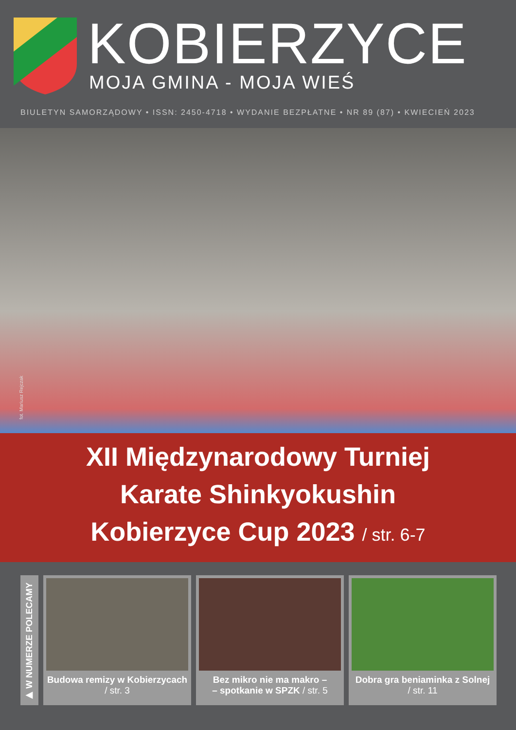KOBIERZYCE MOJA GMINA - MOJA WIEŚ
BIULETYN SAMORZĄDOWY • ISSN: 2450-4718 • WYDANIE BEZPŁATNE • NR 89 (87) • KWIECIEŃ 2023
fot. Mariusz Rejczak
XII Międzynarodowy Turniej
Karate Shinkyokushin
Kobierzyce Cup 2023 / str. 6-7
▶ W NUMERZE POLECAMY
Budowa remizy w Kobierzycach
/ str. 3
Bez mikro nie ma makro –
– spotkanie w SPZK / str. 5
Dobra gra beniaminka z Solnej
/ str. 11